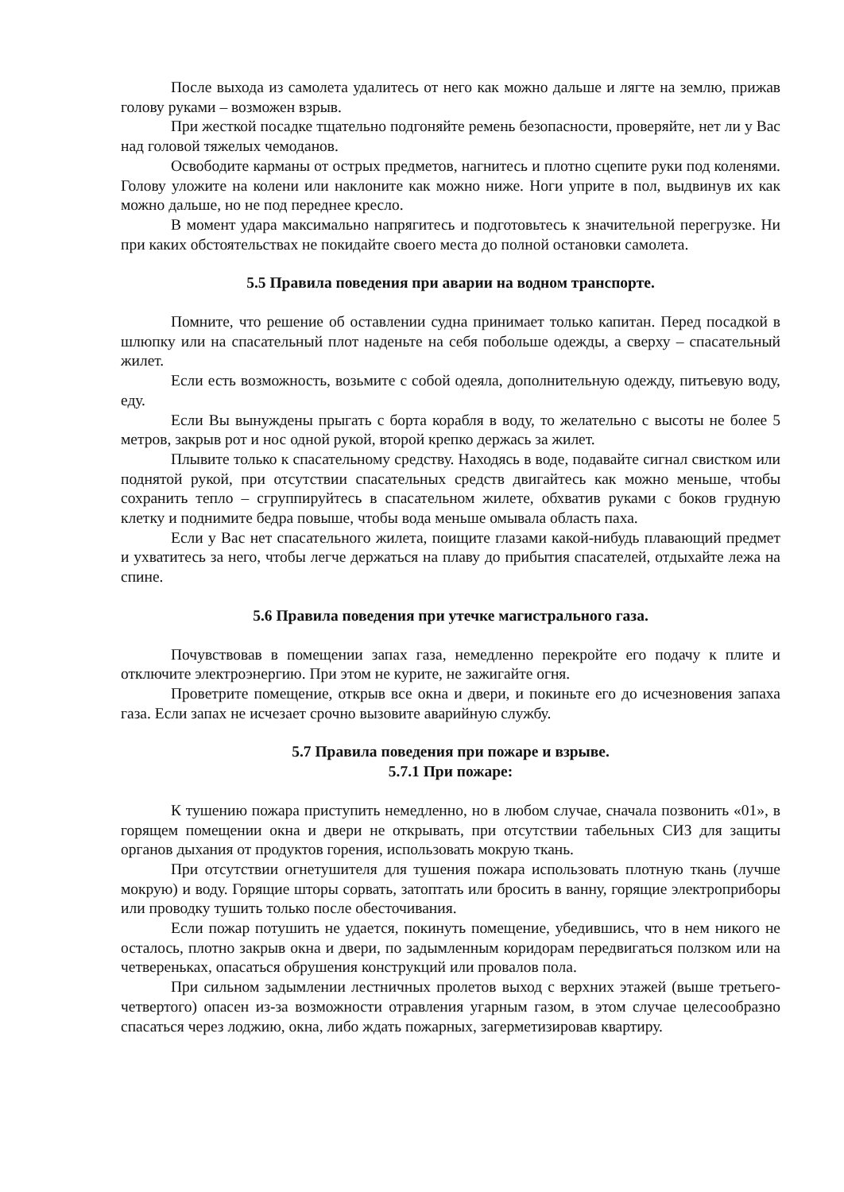После выхода из самолета удалитесь от него как можно дальше и лягте на землю, прижав голову руками – возможен взрыв.
При жесткой посадке тщательно подгоняйте ремень безопасности, проверяйте, нет ли у Вас над головой тяжелых чемоданов.
Освободите карманы от острых предметов, нагнитесь и плотно сцепите руки под коленями. Голову уложите на колени или наклоните как можно ниже. Ноги уприте в пол, выдвинув их как можно дальше, но не под переднее кресло.
В момент удара максимально напрягитесь и подготовьтесь к значительной перегрузке. Ни при каких обстоятельствах не покидайте своего места до полной остановки самолета.
5.5 Правила поведения при аварии на водном транспорте.
Помните, что решение об оставлении судна принимает только капитан. Перед посадкой в шлюпку или на спасательный плот наденьте на себя побольше одежды, а сверху – спасательный жилет.
Если есть возможность, возьмите с собой одеяла, дополнительную одежду, питьевую воду, еду.
Если Вы вынуждены прыгать с борта корабля в воду, то желательно с высоты не более 5 метров, закрыв рот и нос одной рукой, второй крепко держась за жилет.
Плывите только к спасательному средству. Находясь в воде, подавайте сигнал свистком или поднятой рукой, при отсутствии спасательных средств двигайтесь как можно меньше, чтобы сохранить тепло – сгруппируйтесь в спасательном жилете, обхватив руками с боков грудную клетку и поднимите бедра повыше, чтобы вода меньше омывала область паха.
Если у Вас нет спасательного жилета, поищите глазами какой-нибудь плавающий предмет и ухватитесь за него, чтобы легче держаться на плаву до прибытия спасателей, отдыхайте лежа на спине.
5.6 Правила поведения при утечке магистрального газа.
Почувствовав в помещении запах газа, немедленно перекройте его подачу к плите и отключите электроэнергию. При этом не курите, не зажигайте огня.
Проветрите помещение, открыв все окна и двери, и покиньте его до исчезновения запаха газа. Если запах не исчезает срочно вызовите аварийную службу.
5.7 Правила поведения при пожаре и взрыве.
5.7.1 При пожаре:
К тушению пожара приступить немедленно, но в любом случае, сначала позвонить «01», в горящем помещении окна и двери не открывать, при отсутствии табельных СИЗ для защиты органов дыхания от продуктов горения, использовать мокрую ткань.
При отсутствии огнетушителя для тушения пожара использовать плотную ткань (лучше мокрую) и воду. Горящие шторы сорвать, затоптать или бросить в ванну, горящие электроприборы или проводку тушить только после обесточивания.
Если пожар потушить не удается, покинуть помещение, убедившись, что в нем никого не осталось, плотно закрыв окна и двери, по задымленным коридорам передвигаться ползком или на четвереньках, опасаться обрушения конструкций или провалов пола.
При сильном задымлении лестничных пролетов выход с верхних этажей (выше третьего-четвертого) опасен из-за возможности отравления угарным газом, в этом случае целесообразно спасаться через лоджию, окна, либо ждать пожарных, загерметизировав квартиру.